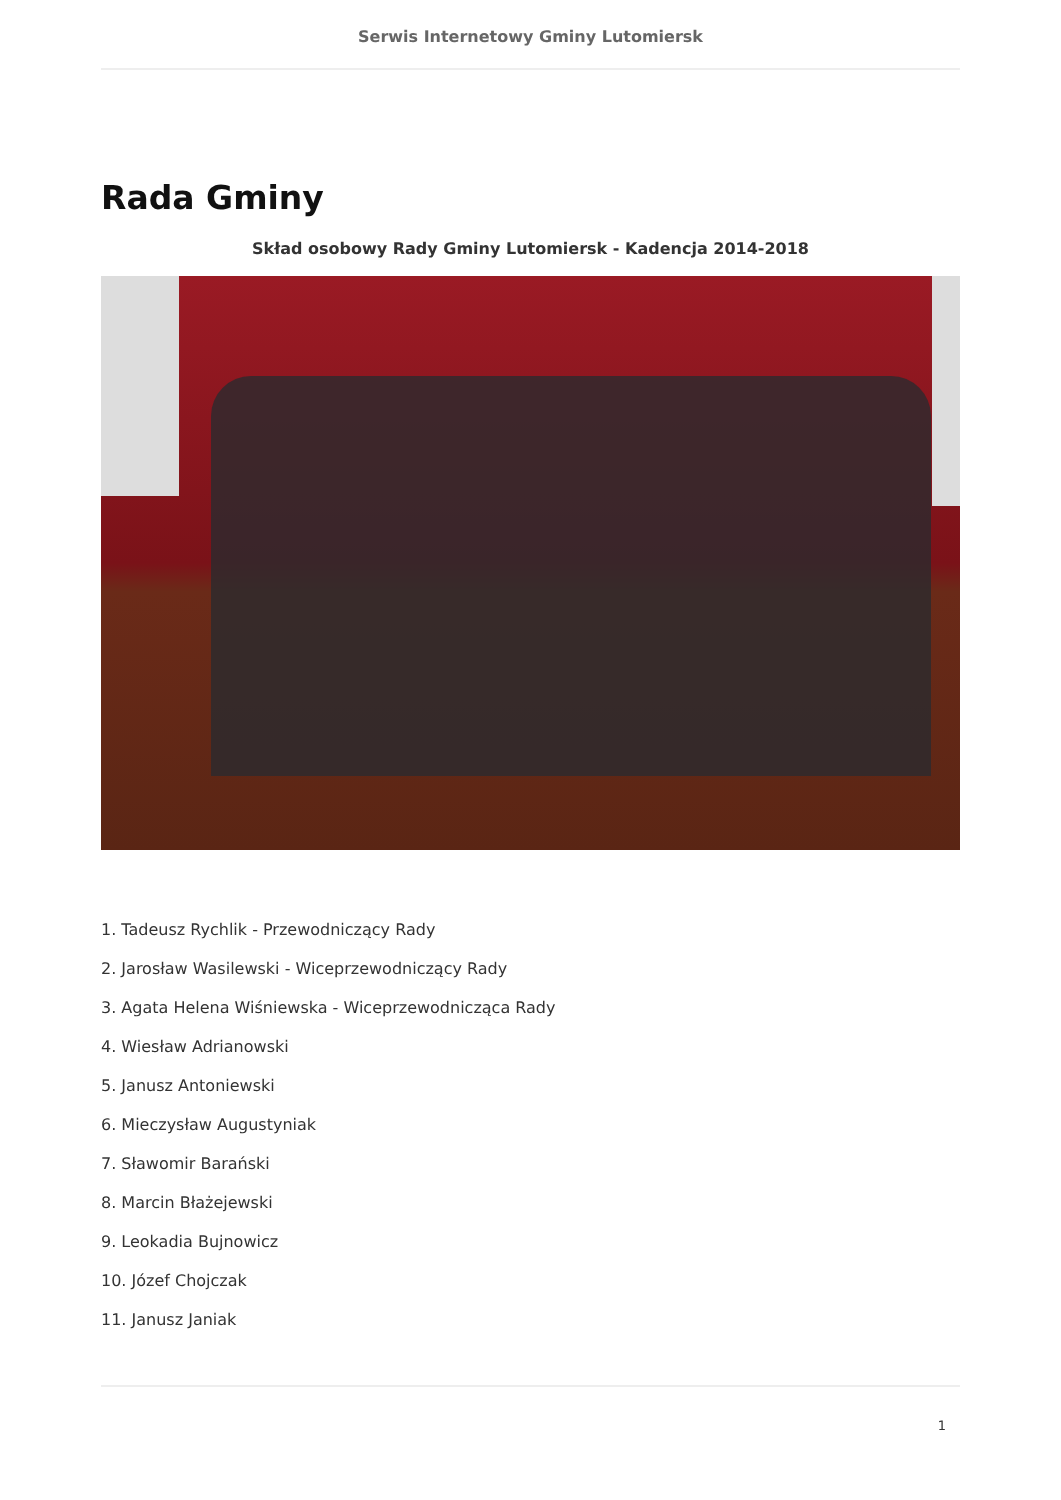Serwis Internetowy Gminy Lutomiersk
Rada Gminy
Skład osobowy Rady Gminy Lutomiersk - Kadencja 2014-2018
1. Tadeusz Rychlik - Przewodniczący Rady
2. Jarosław Wasilewski - Wiceprzewodniczący Rady
3. Agata Helena Wiśniewska - Wiceprzewodnicząca Rady
4. Wiesław Adrianowski
5. Janusz Antoniewski
6. Mieczysław Augustyniak
7. Sławomir Barański
8. Marcin Błażejewski
9. Leokadia Bujnowicz
10. Józef Chojczak
11. Janusz Janiak
1